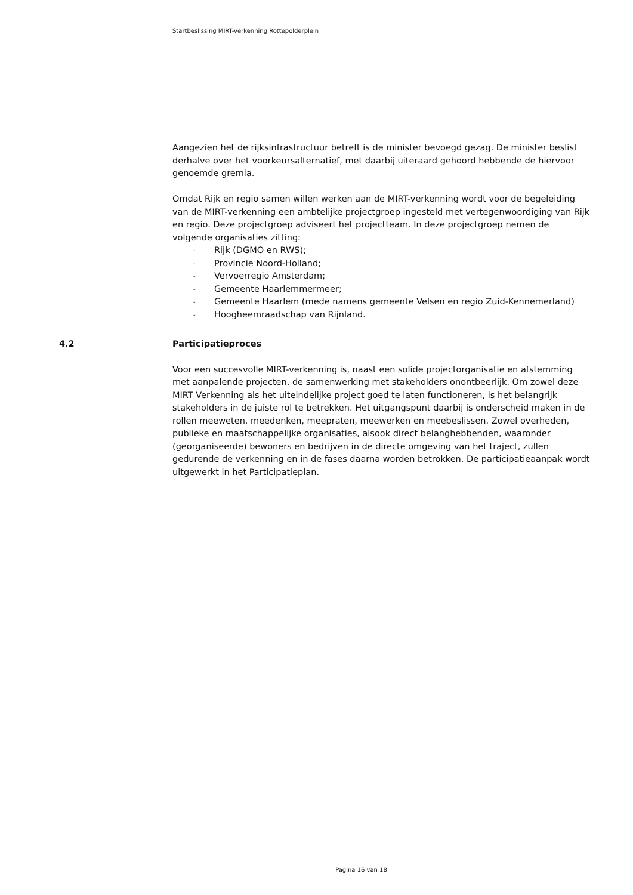Startbeslissing MIRT-verkenning Rottepolderplein
Aangezien het de rijksinfrastructuur betreft is de minister bevoegd gezag. De minister beslist derhalve over het voorkeursalternatief, met daarbij uiteraard gehoord hebbende de hiervoor genoemde gremia.
Omdat Rijk en regio samen willen werken aan de MIRT-verkenning wordt voor de begeleiding van de MIRT-verkenning een ambtelijke projectgroep ingesteld met vertegenwoordiging van Rijk en regio. Deze projectgroep adviseert het projectteam. In deze projectgroep nemen de volgende organisaties zitting:
- Rijk (DGMO en RWS);
- Provincie Noord-Holland;
- Vervoerregio Amsterdam;
- Gemeente Haarlemmermeer;
- Gemeente Haarlem (mede namens gemeente Velsen en regio Zuid-Kennemerland)
- Hoogheemraadschap van Rijnland.
4.2 Participatieproces
Voor een succesvolle MIRT-verkenning is, naast een solide projectorganisatie en afstemming met aanpalende projecten, de samenwerking met stakeholders onontbeerlijk. Om zowel deze MIRT Verkenning als het uiteindelijke project goed te laten functioneren, is het belangrijk stakeholders in de juiste rol te betrekken. Het uitgangspunt daarbij is onderscheid maken in de rollen meeweten, meedenken, meepraten, meewerken en meebeslissen. Zowel overheden, publieke en maatschappelijke organisaties, alsook direct belanghebbenden, waaronder (georganiseerde) bewoners en bedrijven in de directe omgeving van het traject, zullen gedurende de verkenning en in de fases daarna worden betrokken. De participatieaanpak wordt uitgewerkt in het Participatieplan.
Pagina 16 van 18